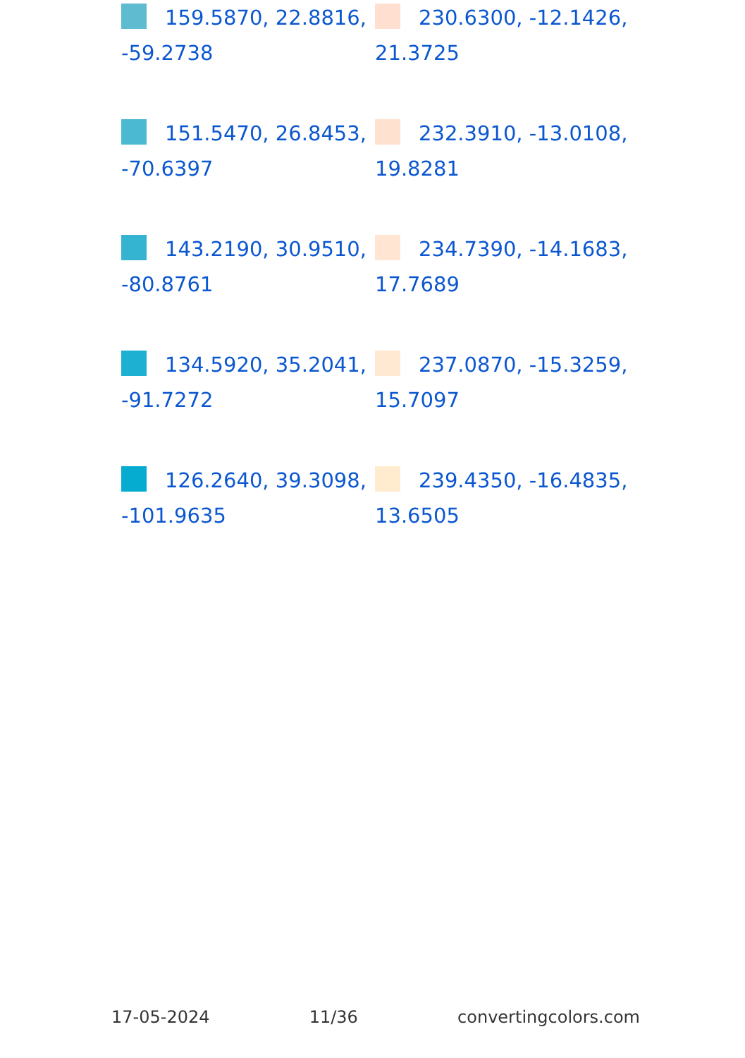159.5870, 22.8816, -59.2738
230.6300, -12.1426, 21.3725
151.5470, 26.8453, -70.6397
232.3910, -13.0108, 19.8281
143.2190, 30.9510, -80.8761
234.7390, -14.1683, 17.7689
134.5920, 35.2041, -91.7272
237.0870, -15.3259, 15.7097
126.2640, 39.3098, -101.9635
239.4350, -16.4835, 13.6505
17-05-2024 11/36 convertingcolors.com